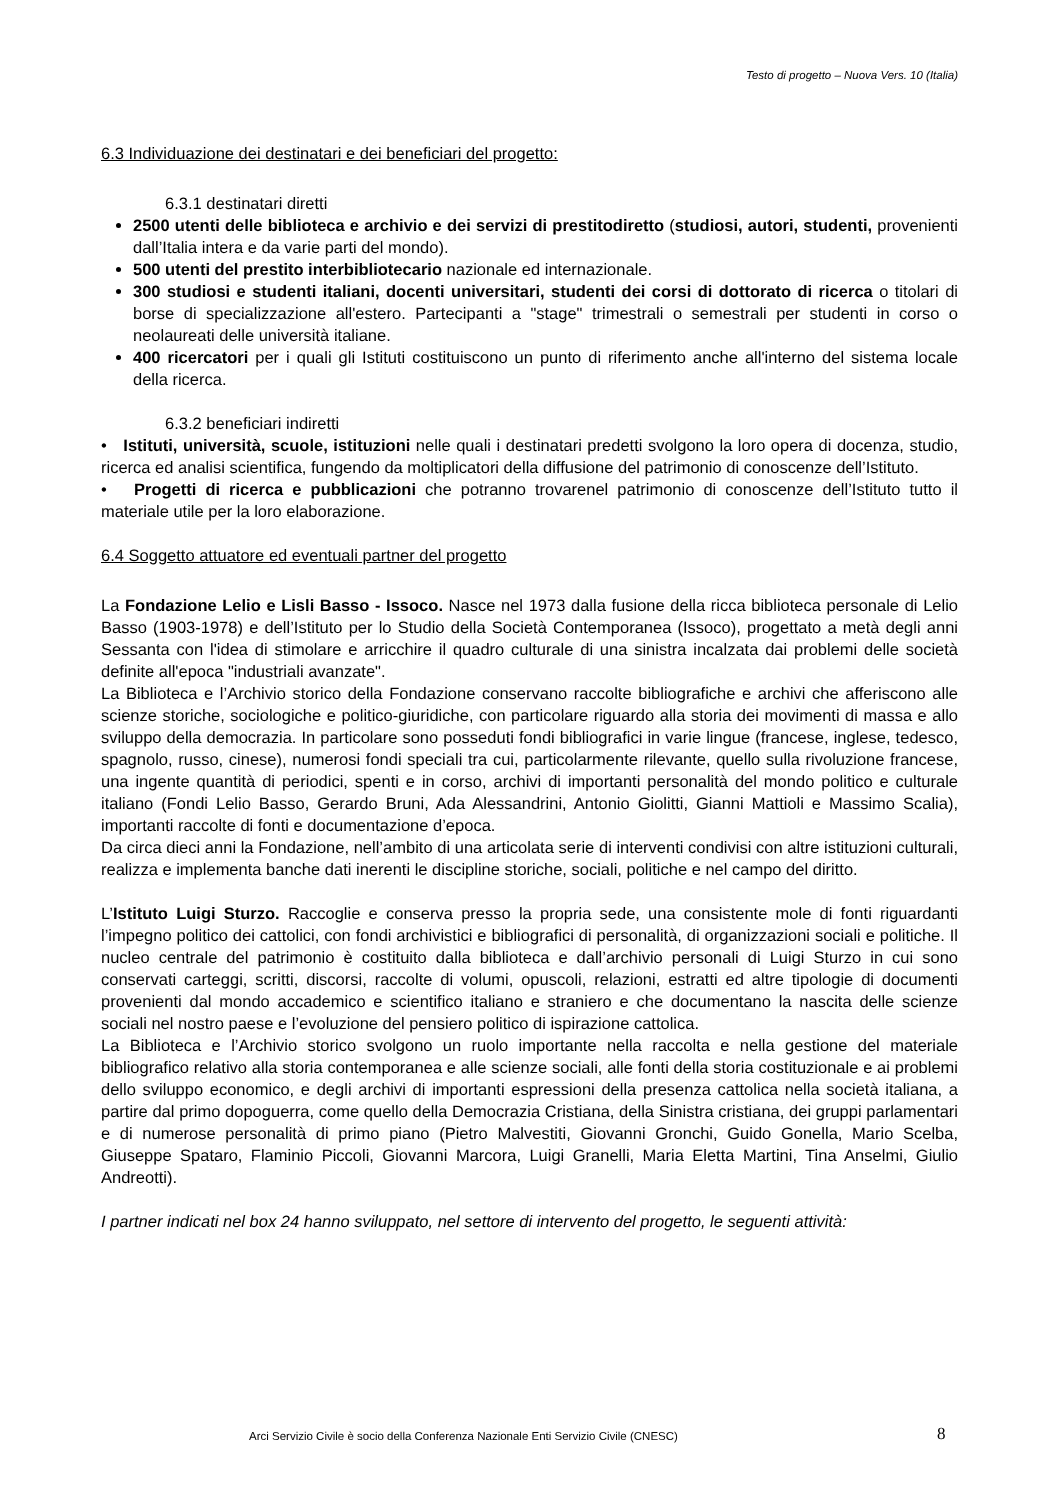Testo di progetto – Nuova Vers. 10 (Italia)
6.3 Individuazione dei destinatari e dei beneficiari del progetto:
6.3.1 destinatari diretti
2500 utenti delle biblioteca e archivio e dei servizi di prestitodiretto (studiosi, autori, studenti, provenienti dall’Italia intera e da varie parti del mondo).
500 utenti del prestito interbibliotecario nazionale ed internazionale.
300 studiosi e studenti italiani, docenti universitari, studenti dei corsi di dottorato di ricerca o titolari di borse di specializzazione all'estero. Partecipanti a "stage" trimestrali o semestrali per studenti in corso o neolaureati delle università italiane.
400 ricercatori per i quali gli Istituti costituiscono un punto di riferimento anche all'interno del sistema locale della ricerca.
6.3.2 beneficiari indiretti
• Istituti, università, scuole, istituzioni nelle quali i destinatari predetti svolgono la loro opera di docenza, studio, ricerca ed analisi scientifica, fungendo da moltiplicatori della diffusione del patrimonio di conoscenze dell’Istituto.
• Progetti di ricerca e pubblicazioni che potranno trovarenel patrimonio di conoscenze dell’Istituto tutto il materiale utile per la loro elaborazione.
6.4 Soggetto attuatore ed eventuali partner del progetto
La Fondazione Lelio e Lisli Basso - Issoco. Nasce nel 1973 dalla fusione della ricca biblioteca personale di Lelio Basso (1903-1978) e dell’Istituto per lo Studio della Società Contemporanea (Issoco), progettato a metà degli anni Sessanta con l'idea di stimolare e arricchire il quadro culturale di una sinistra incalzata dai problemi delle società definite all'epoca "industriali avanzate".
La Biblioteca e l’Archivio storico della Fondazione conservano raccolte bibliografiche e archivi che afferiscono alle scienze storiche, sociologiche e politico-giuridiche, con particolare riguardo alla storia dei movimenti di massa e allo sviluppo della democrazia. In particolare sono posseduti fondi bibliografici in varie lingue (francese, inglese, tedesco, spagnolo, russo, cinese), numerosi fondi speciali tra cui, particolarmente rilevante, quello sulla rivoluzione francese, una ingente quantità di periodici, spenti e in corso, archivi di importanti personalità del mondo politico e culturale italiano (Fondi Lelio Basso, Gerardo Bruni, Ada Alessandrini, Antonio Giolitti, Gianni Mattioli e Massimo Scalia), importanti raccolte di fonti e documentazione d’epoca.
Da circa dieci anni la Fondazione, nell’ambito di una articolata serie di interventi condivisi con altre istituzioni culturali, realizza e implementa banche dati inerenti le discipline storiche, sociali, politiche e nel campo del diritto.
L’Istituto Luigi Sturzo. Raccoglie e conserva presso la propria sede, una consistente mole di fonti riguardanti l’impegno politico dei cattolici, con fondi archivistici e bibliografici di personalità, di organizzazioni sociali e politiche. Il nucleo centrale del patrimonio è costituito dalla biblioteca e dall’archivio personali di Luigi Sturzo in cui sono conservati carteggi, scritti, discorsi, raccolte di volumi, opuscoli, relazioni, estratti ed altre tipologie di documenti provenienti dal mondo accademico e scientifico italiano e straniero e che documentano la nascita delle scienze sociali nel nostro paese e l’evoluzione del pensiero politico di ispirazione cattolica.
La Biblioteca e l’Archivio storico svolgono un ruolo importante nella raccolta e nella gestione del materiale bibliografico relativo alla storia contemporanea e alle scienze sociali, alle fonti della storia costituzionale e ai problemi dello sviluppo economico, e degli archivi di importanti espressioni della presenza cattolica nella società italiana, a partire dal primo dopoguerra, come quello della Democrazia Cristiana, della Sinistra cristiana, dei gruppi parlamentari e di numerose personalità di primo piano (Pietro Malvestiti, Giovanni Gronchi, Guido Gonella, Mario Scelba, Giuseppe Spataro, Flaminio Piccoli, Giovanni Marcora, Luigi Granelli, Maria Eletta Martini, Tina Anselmi, Giulio Andreotti).
I partner indicati nel box 24 hanno sviluppato, nel settore di intervento del progetto, le seguenti attività:
Arci Servizio Civile è socio della Conferenza Nazionale Enti Servizio Civile (CNESC) 8